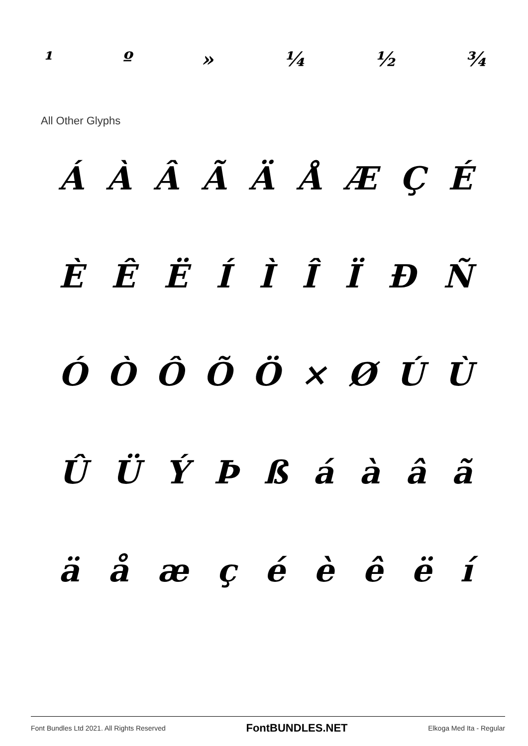¹ º » ¼ ½ ¾
All Other Glyphs
ÁÀÂÃÄÅÆÇÉ
ÈÊËÍÌÎÏÐÑ
ÓÒÔÕÖ × ØÚÙ
ÛÜÝÞßáàâã
äåæçéèêëí
Font Bundles Ltd 2021. All Rights Reserved FontBUNDLES.NET Elkoga Med Ita - Regular